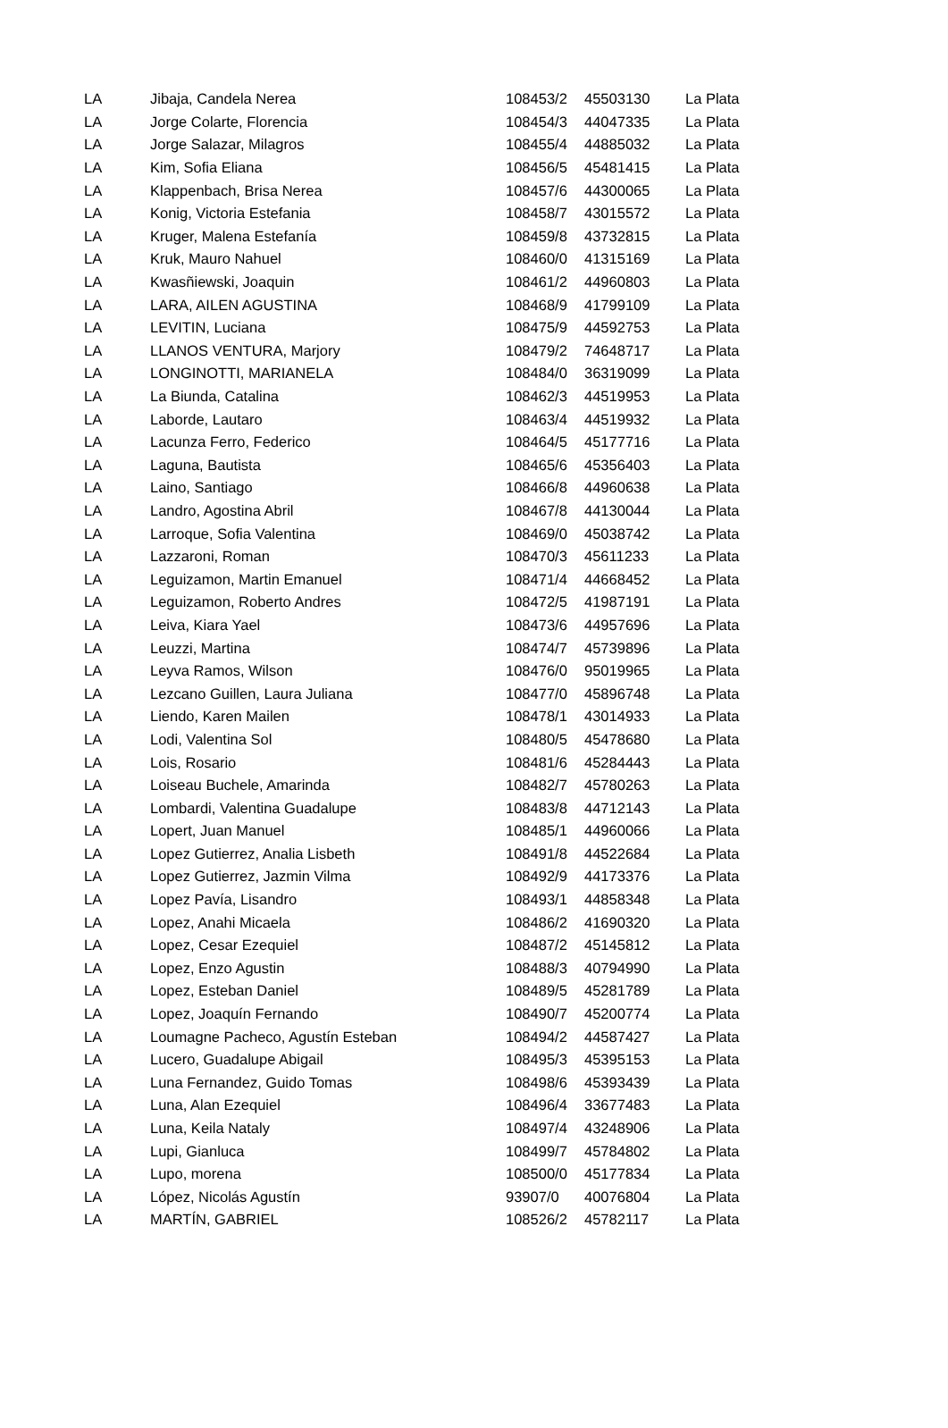| LA | Jibaja, Candela Nerea | 108453/2 | 45503130 | La Plata |
| LA | Jorge Colarte, Florencia | 108454/3 | 44047335 | La Plata |
| LA | Jorge Salazar, Milagros | 108455/4 | 44885032 | La Plata |
| LA | Kim, Sofia Eliana | 108456/5 | 45481415 | La Plata |
| LA | Klappenbach, Brisa Nerea | 108457/6 | 44300065 | La Plata |
| LA | Konig, Victoria Estefania | 108458/7 | 43015572 | La Plata |
| LA | Kruger, Malena Estefanía | 108459/8 | 43732815 | La Plata |
| LA | Kruk, Mauro Nahuel | 108460/0 | 41315169 | La Plata |
| LA | Kwasñiewski, Joaquin | 108461/2 | 44960803 | La Plata |
| LA | LARA, AILEN AGUSTINA | 108468/9 | 41799109 | La Plata |
| LA | LEVITIN, Luciana | 108475/9 | 44592753 | La Plata |
| LA | LLANOS VENTURA, Marjory | 108479/2 | 74648717 | La Plata |
| LA | LONGINOTTI, MARIANELA | 108484/0 | 36319099 | La Plata |
| LA | La Biunda, Catalina | 108462/3 | 44519953 | La Plata |
| LA | Laborde, Lautaro | 108463/4 | 44519932 | La Plata |
| LA | Lacunza Ferro, Federico | 108464/5 | 45177716 | La Plata |
| LA | Laguna, Bautista | 108465/6 | 45356403 | La Plata |
| LA | Laino, Santiago | 108466/8 | 44960638 | La Plata |
| LA | Landro, Agostina Abril | 108467/8 | 44130044 | La Plata |
| LA | Larroque, Sofia Valentina | 108469/0 | 45038742 | La Plata |
| LA | Lazzaroni, Roman | 108470/3 | 45611233 | La Plata |
| LA | Leguizamon, Martin Emanuel | 108471/4 | 44668452 | La Plata |
| LA | Leguizamon, Roberto Andres | 108472/5 | 41987191 | La Plata |
| LA | Leiva, Kiara Yael | 108473/6 | 44957696 | La Plata |
| LA | Leuzzi, Martina | 108474/7 | 45739896 | La Plata |
| LA | Leyva Ramos, Wilson | 108476/0 | 95019965 | La Plata |
| LA | Lezcano Guillen, Laura Juliana | 108477/0 | 45896748 | La Plata |
| LA | Liendo, Karen Mailen | 108478/1 | 43014933 | La Plata |
| LA | Lodi, Valentina Sol | 108480/5 | 45478680 | La Plata |
| LA | Lois, Rosario | 108481/6 | 45284443 | La Plata |
| LA | Loiseau Buchele, Amarinda | 108482/7 | 45780263 | La Plata |
| LA | Lombardi, Valentina Guadalupe | 108483/8 | 44712143 | La Plata |
| LA | Lopert, Juan Manuel | 108485/1 | 44960066 | La Plata |
| LA | Lopez Gutierrez, Analia Lisbeth | 108491/8 | 44522684 | La Plata |
| LA | Lopez Gutierrez, Jazmin Vilma | 108492/9 | 44173376 | La Plata |
| LA | Lopez Pavía, Lisandro | 108493/1 | 44858348 | La Plata |
| LA | Lopez, Anahi Micaela | 108486/2 | 41690320 | La Plata |
| LA | Lopez, Cesar Ezequiel | 108487/2 | 45145812 | La Plata |
| LA | Lopez, Enzo Agustin | 108488/3 | 40794990 | La Plata |
| LA | Lopez, Esteban Daniel | 108489/5 | 45281789 | La Plata |
| LA | Lopez, Joaquín Fernando | 108490/7 | 45200774 | La Plata |
| LA | Loumagne Pacheco, Agustín Esteban | 108494/2 | 44587427 | La Plata |
| LA | Lucero, Guadalupe Abigail | 108495/3 | 45395153 | La Plata |
| LA | Luna Fernandez, Guido Tomas | 108498/6 | 45393439 | La Plata |
| LA | Luna, Alan Ezequiel | 108496/4 | 33677483 | La Plata |
| LA | Luna, Keila Nataly | 108497/4 | 43248906 | La Plata |
| LA | Lupi, Gianluca | 108499/7 | 45784802 | La Plata |
| LA | Lupo, morena | 108500/0 | 45177834 | La Plata |
| LA | López, Nicolás Agustín | 93907/0 | 40076804 | La Plata |
| LA | MARTÍN, GABRIEL | 108526/2 | 45782117 | La Plata |